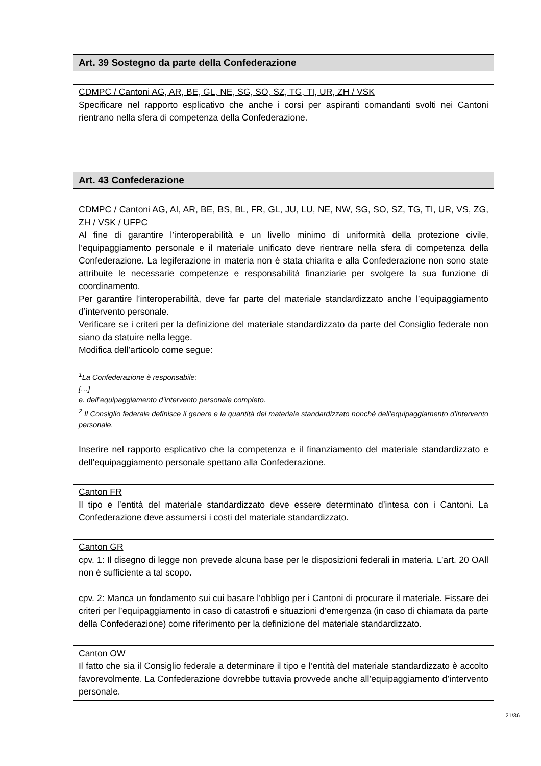Art. 39 Sostegno da parte della Confederazione
| CDMPC / Cantoni AG, AR, BE, GL, NE, SG, SO, SZ, TG, TI, UR, ZH / VSK Specificare nel rapporto esplicativo che anche i corsi per aspiranti comandanti svolti nei Cantoni rientrano nella sfera di competenza della Confederazione. |
Art. 43 Confederazione
| CDMPC / Cantoni AG, AI, AR, BE, BS, BL, FR, GL, JU, LU, NE, NW, SG, SO, SZ, TG, TI, UR, VS, ZG, ZH / VSK / UFPC Al fine di garantire l’interoperabilità e un livello minimo di uniformità della protezione civile, l’equipaggiamento personale e il materiale unificato deve rientrare nella sfera di competenza della Confederazione. La legiferazione in materia non è stata chiarita e alla Confederazione non sono state attribuite le necessarie competenze e responsabilità finanziarie per svolgere la sua funzione di coordinamento. Per garantire l’interoperabilità, deve far parte del materiale standardizzato anche l’equipaggiamento d’intervento personale. Verificare se i criteri per la definizione del materiale standardizzato da parte del Consiglio federale non siano da statuire nella legge. Modifica dell’articolo come segue: <sup>1</sup> La Confederazione è responsabile: […] e. dell’equipaggiamento d’intervento personale completo. <sup>2</sup> Il Consiglio federale definisce il genere e la quantità del materiale standardizzato nonché dell’equipaggiamento d’intervento personale. Inserire nel rapporto esplicativo che la competenza e il finanziamento del materiale standardizzato e dell’equipaggiamento personale spettano alla Confederazione. |
| Canton FR Il tipo e l’entità del materiale standardizzato deve essere determinato d’intesa con i Cantoni. La Confederazione deve assumersi i costi del materiale standardizzato. |
| Canton GR cpv. 1: Il disegno di legge non prevede alcuna base per le disposizioni federali in materia. L’art. 20 OAll non è sufficiente a tal scopo. cpv. 2: Manca un fondamento sui cui basare l’obbligo per i Cantoni di procurare il materiale. Fissare dei criteri per l’equipaggiamento in caso di catastrofi e situazioni d’emergenza (in caso di chiamata da parte della Confederazione) come riferimento per la definizione del materiale standardizzato. |
| Canton OW Il fatto che sia il Consiglio federale a determinare il tipo e l’entità del materiale standardizzato è accolto favorevolmente. La Confederazione dovrebbe tuttavia provvede anche all’equipaggiamento d’intervento personale. |
21/36